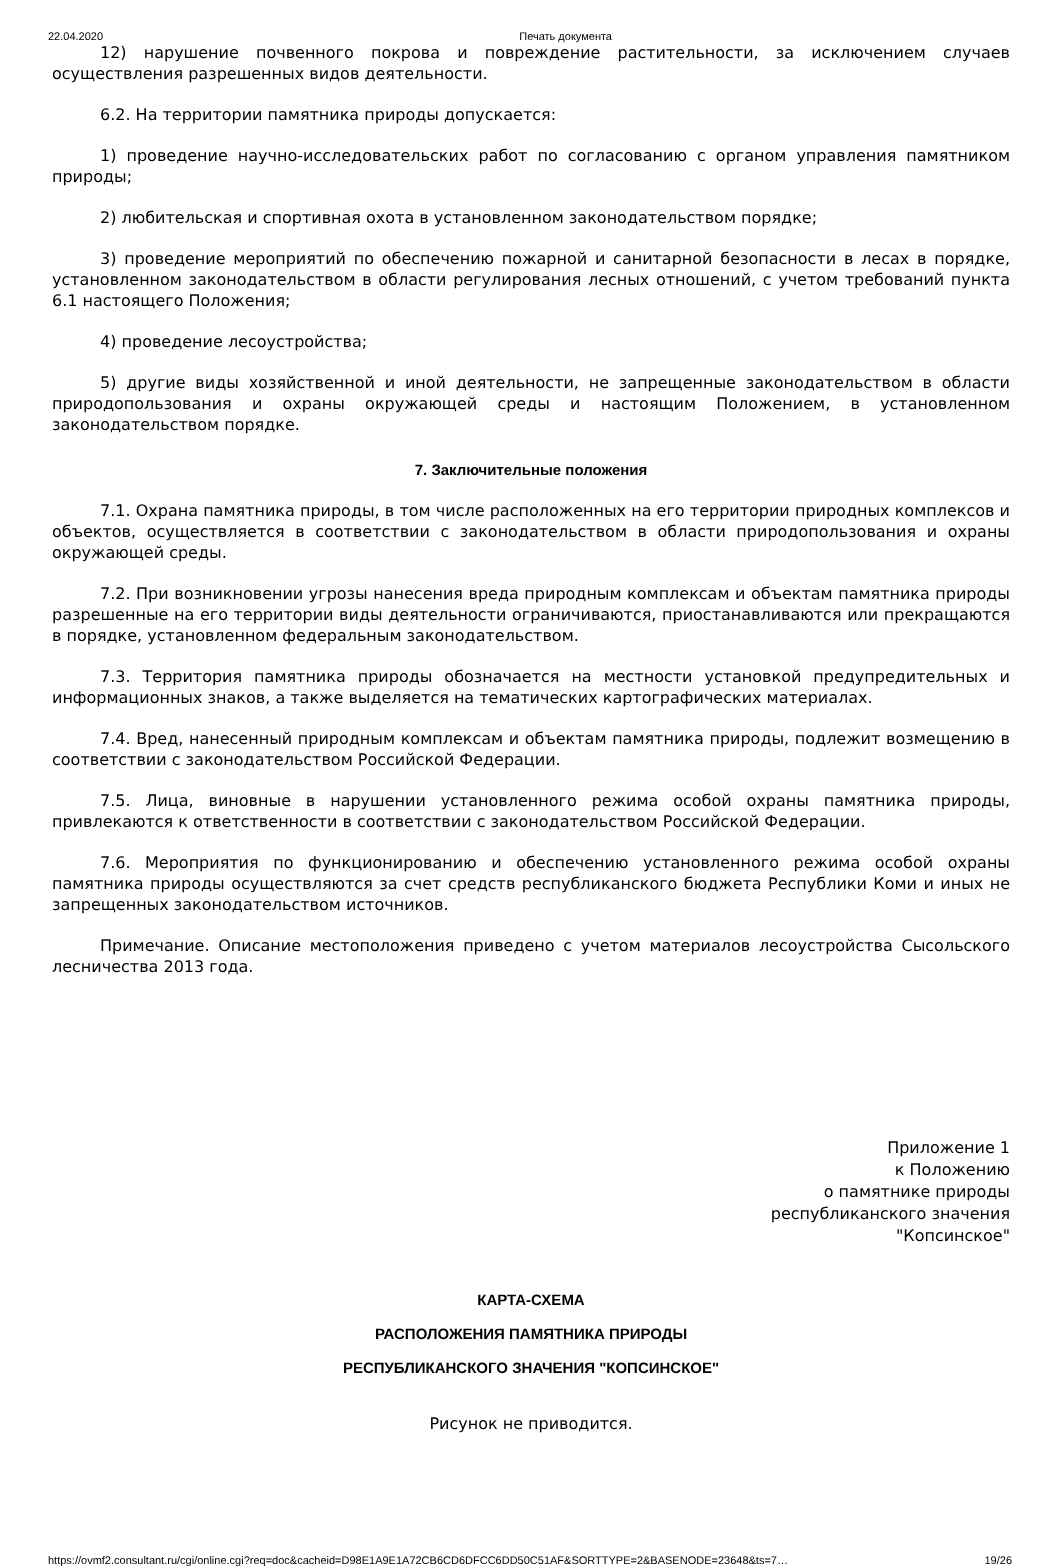22.04.2020 Печать документа
12) нарушение почвенного покрова и повреждение растительности, за исключением случаев осуществления разрешенных видов деятельности.
6.2. На территории памятника природы допускается:
1) проведение научно-исследовательских работ по согласованию с органом управления памятником природы;
2) любительская и спортивная охота в установленном законодательством порядке;
3) проведение мероприятий по обеспечению пожарной и санитарной безопасности в лесах в порядке, установленном законодательством в области регулирования лесных отношений, с учетом требований пункта 6.1 настоящего Положения;
4) проведение лесоустройства;
5) другие виды хозяйственной и иной деятельности, не запрещенные законодательством в области природопользования и охраны окружающей среды и настоящим Положением, в установленном законодательством порядке.
7. Заключительные положения
7.1. Охрана памятника природы, в том числе расположенных на его территории природных комплексов и объектов, осуществляется в соответствии с законодательством в области природопользования и охраны окружающей среды.
7.2. При возникновении угрозы нанесения вреда природным комплексам и объектам памятника природы разрешенные на его территории виды деятельности ограничиваются, приостанавливаются или прекращаются в порядке, установленном федеральным законодательством.
7.3. Территория памятника природы обозначается на местности установкой предупредительных и информационных знаков, а также выделяется на тематических картографических материалах.
7.4. Вред, нанесенный природным комплексам и объектам памятника природы, подлежит возмещению в соответствии с законодательством Российской Федерации.
7.5. Лица, виновные в нарушении установленного режима особой охраны памятника природы, привлекаются к ответственности в соответствии с законодательством Российской Федерации.
7.6. Мероприятия по функционированию и обеспечению установленного режима особой охраны памятника природы осуществляются за счет средств республиканского бюджета Республики Коми и иных не запрещенных законодательством источников.
Примечание. Описание местоположения приведено с учетом материалов лесоустройства Сысольского лесничества 2013 года.
Приложение 1
к Положению
о памятнике природы
республиканского значения
"Копсинское"
КАРТА-СХЕМА
РАСПОЛОЖЕНИЯ ПАМЯТНИКА ПРИРОДЫ
РЕСПУБЛИКАНСКОГО ЗНАЧЕНИЯ "КОПСИНСКОЕ"
Рисунок не приводится.
https://ovmf2.consultant.ru/cgi/online.cgi?req=doc&cacheid=D98E1A9E1A72CB6CD6DFCC6DD50C51AF&SORTTYPE=2&BASENODE=23648&ts=7… 19/26